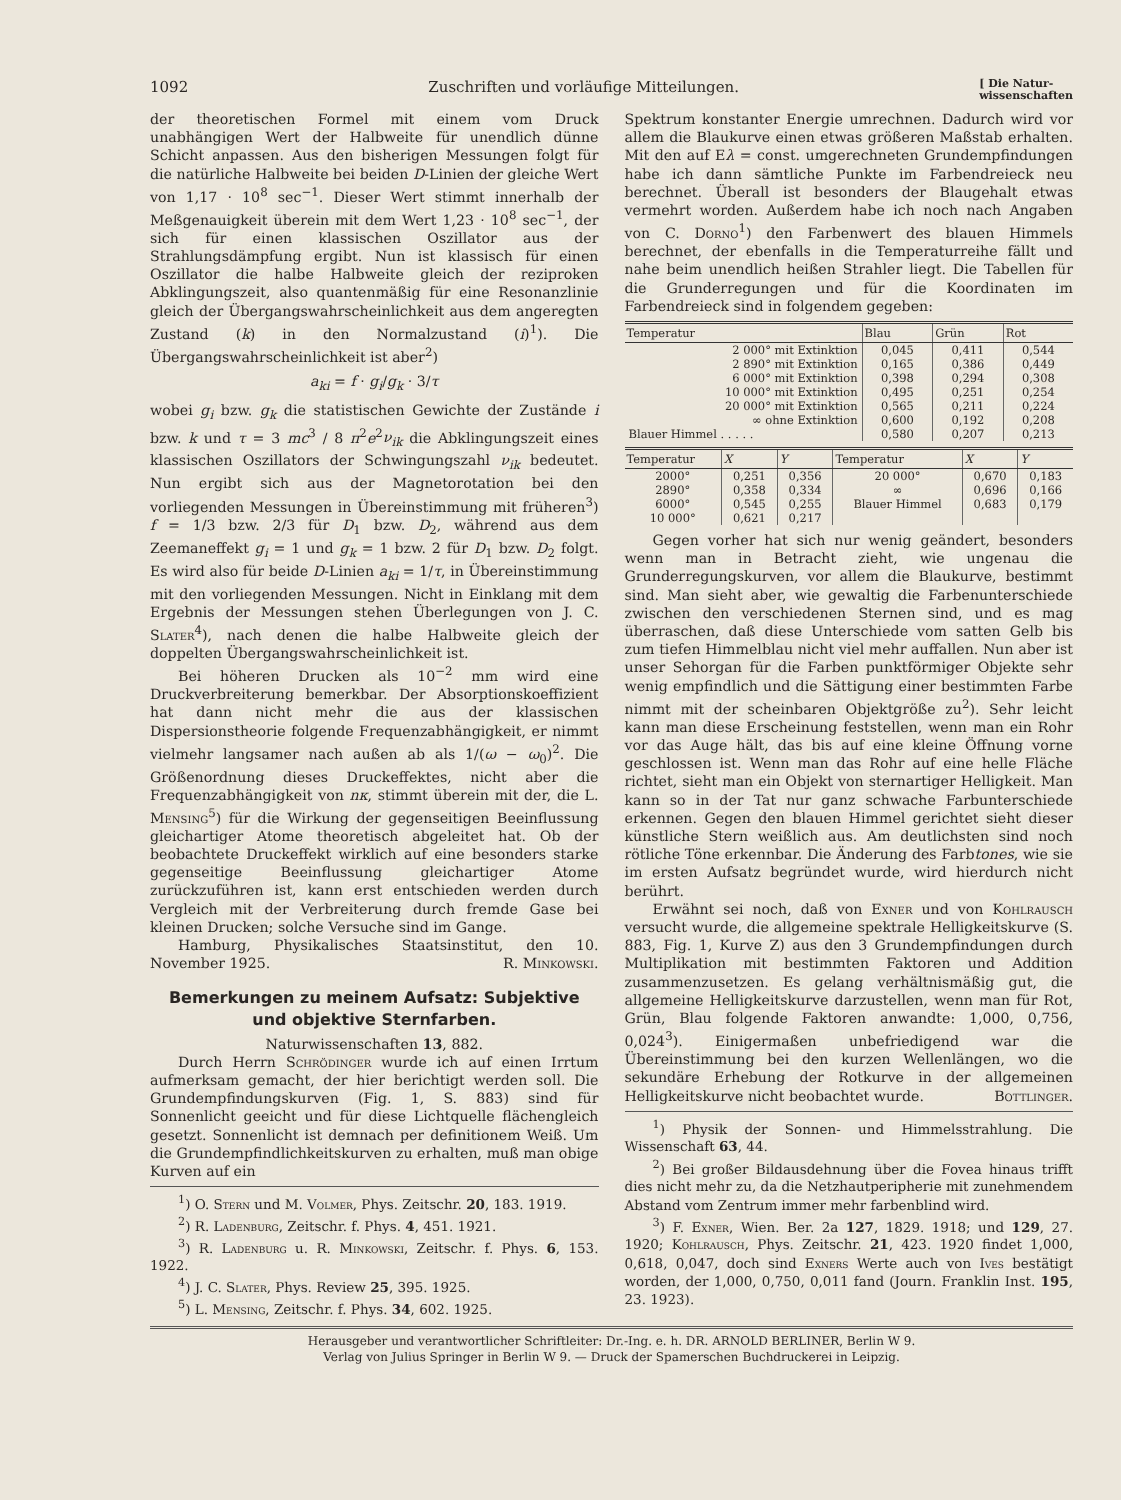1092 Zuschriften und vorläufige Mitteilungen. [ Die Natur-
wissenschaften
der theoretischen Formel mit einem vom Druck unabhängigen Wert der Halbweite für unendlich dünne Schicht anpassen. Aus den bisherigen Messungen folgt für die natürliche Halbweite bei beiden D-Linien der gleiche Wert von 1,17 · 10<sup>8</sup> sec<sup>−1</sup>. Dieser Wert stimmt innerhalb der Meßgenauigkeit überein mit dem Wert 1,23 · 10<sup>8</sup> sec<sup>−1</sup>, der sich für einen klassischen Oszillator aus der Strahlungsdämpfung ergibt. Nun ist klassisch für einen Oszillator die halbe Halbweite gleich der reziproken Abklingungszeit, also quantenmäßig für eine Resonanzlinie gleich der Übergangswahrscheinlichkeit aus dem angeregten Zustand (k) in den Normalzustand (i)<sup>1</sup>). Die Übergangswahrscheinlichkeit ist aber<sup>2</sup>)
a<sub>ki</sub> = f · g<sub>i</sub>/g<sub>k</sub> · 3/τ
wobei g<sub>i</sub> bzw. g<sub>k</sub> die statistischen Gewichte der Zustände i bzw. k und τ = 3 mc<sup>3</sup> / 8 π<sup>2</sup>e<sup>2</sup>ν<sub>ik</sub> die Abklingungszeit eines klassischen Oszillators der Schwingungszahl ν<sub>ik</sub> bedeutet. Nun ergibt sich aus der Magnetorotation bei den vorliegenden Messungen in Übereinstimmung mit früheren<sup>3</sup>) f = 1/3 bzw. 2/3 für D<sub>1</sub> bzw. D<sub>2</sub>, während aus dem Zeemaneffekt g<sub>i</sub> = 1 und g<sub>k</sub> = 1 bzw. 2 für D<sub>1</sub> bzw. D<sub>2</sub> folgt. Es wird also für beide D-Linien a<sub>ki</sub> = 1/τ, in Übereinstimmung mit den vorliegenden Messungen. Nicht in Einklang mit dem Ergebnis der Messungen stehen Überlegungen von J. C. Slater<sup>4</sup>), nach denen die halbe Halbweite gleich der doppelten Übergangswahrscheinlichkeit ist.
Bei höheren Drucken als 10<sup>−2</sup> mm wird eine Druckverbreiterung bemerkbar. Der Absorptionskoeffizient hat dann nicht mehr die aus der klassischen Dispersionstheorie folgende Frequenzabhängigkeit, er nimmt vielmehr langsamer nach außen ab als 1/(ω − ω<sub>0</sub>)<sup>2</sup>. Die Größenordnung dieses Druckeffektes, nicht aber die Frequenzabhängigkeit von nκ, stimmt überein mit der, die L. Mensing<sup>5</sup>) für die Wirkung der gegenseitigen Beeinflussung gleichartiger Atome theoretisch abgeleitet hat. Ob der beobachtete Druckeffekt wirklich auf eine besonders starke gegenseitige Beeinflussung gleichartiger Atome zurückzuführen ist, kann erst entschieden werden durch Vergleich mit der Verbreiterung durch fremde Gase bei kleinen Drucken; solche Versuche sind im Gange.
Hamburg, Physikalisches Staatsinstitut, den 10. November 1925. R. Minkowski.
Bemerkungen zu meinem Aufsatz: Subjektive und objektive Sternfarben.
Naturwissenschaften 13, 882.
Durch Herrn Schrödinger wurde ich auf einen Irrtum aufmerksam gemacht, der hier berichtigt werden soll. Die Grundempfindungskurven (Fig. 1, S. 883) sind für Sonnenlicht geeicht und für diese Lichtquelle flächengleich gesetzt. Sonnenlicht ist demnach per definitionem Weiß. Um die Grundempfindlichkeitskurven zu erhalten, muß man obige Kurven auf ein
<sup>1</sup>) O. Stern und M. Volmer, Phys. Zeitschr. 20, 183. 1919.
<sup>2</sup>) R. Ladenburg, Zeitschr. f. Phys. 4, 451. 1921.
<sup>3</sup>) R. Ladenburg u. R. Minkowski, Zeitschr. f. Phys. 6, 153. 1922.
<sup>4</sup>) J. C. Slater, Phys. Review 25, 395. 1925.
<sup>5</sup>) L. Mensing, Zeitschr. f. Phys. 34, 602. 1925.
Spektrum konstanter Energie umrechnen. Dadurch wird vor allem die Blaukurve einen etwas größeren Maßstab erhalten. Mit den auf Eλ = const. umgerechneten Grundempfindungen habe ich dann sämtliche Punkte im Farbendreieck neu berechnet. Überall ist besonders der Blaugehalt etwas vermehrt worden. Außerdem habe ich noch nach Angaben von C. Dorno<sup>1</sup>) den Farbenwert des blauen Himmels berechnet, der ebenfalls in die Temperaturreihe fällt und nahe beim unendlich heißen Strahler liegt. Die Tabellen für die Grunderregungen und für die Koordinaten im Farbendreieck sind in folgendem gegeben:
| Temperatur | Blau | Grün | Rot |
| --- | --- | --- | --- |
| 2 000° mit Extinktion | 0,045 | 0,411 | 0,544 |
| 2 890° mit Extinktion | 0,165 | 0,386 | 0,449 |
| 6 000° mit Extinktion | 0,398 | 0,294 | 0,308 |
| 10 000° mit Extinktion | 0,495 | 0,251 | 0,254 |
| 20 000° mit Extinktion | 0,565 | 0,211 | 0,224 |
| ∞ ohne Extinktion | 0,600 | 0,192 | 0,208 |
| Blauer Himmel . . . . . | 0,580 | 0,207 | 0,213 |
| Temperatur | X | Y | Temperatur | X | Y |
| --- | --- | --- | --- | --- | --- |
| 2000° | 0,251 | 0,356 | 20 000° | 0,670 | 0,183 |
| 2890° | 0,358 | 0,334 | ∞ | 0,696 | 0,166 |
| 6000° | 0,545 | 0,255 | Blauer Himmel | 0,683 | 0,179 |
| 10 000° | 0,621 | 0,217 | | | |
Gegen vorher hat sich nur wenig geändert, besonders wenn man in Betracht zieht, wie ungenau die Grunderregungskurven, vor allem die Blaukurve, bestimmt sind. Man sieht aber, wie gewaltig die Farbenunterschiede zwischen den verschiedenen Sternen sind, und es mag überraschen, daß diese Unterschiede vom satten Gelb bis zum tiefen Himmelblau nicht viel mehr auffallen. Nun aber ist unser Sehorgan für die Farben punktförmiger Objekte sehr wenig empfindlich und die Sättigung einer bestimmten Farbe nimmt mit der scheinbaren Objektgröße zu<sup>2</sup>). Sehr leicht kann man diese Erscheinung feststellen, wenn man ein Rohr vor das Auge hält, das bis auf eine kleine Öffnung vorne geschlossen ist. Wenn man das Rohr auf eine helle Fläche richtet, sieht man ein Objekt von sternartiger Helligkeit. Man kann so in der Tat nur ganz schwache Farbunterschiede erkennen. Gegen den blauen Himmel gerichtet sieht dieser künstliche Stern weißlich aus. Am deutlichsten sind noch rötliche Töne erkennbar. Die Änderung des Farbtones, wie sie im ersten Aufsatz begründet wurde, wird hierdurch nicht berührt.
Erwähnt sei noch, daß von Exner und von Kohlrausch versucht wurde, die allgemeine spektrale Helligkeitskurve (S. 883, Fig. 1, Kurve Z) aus den 3 Grundempfindungen durch Multiplikation mit bestimmten Faktoren und Addition zusammenzusetzen. Es gelang verhältnismäßig gut, die allgemeine Helligkeitskurve darzustellen, wenn man für Rot, Grün, Blau folgende Faktoren anwandte: 1,000, 0,756, 0,024<sup>3</sup>). Einigermaßen unbefriedigend war die Übereinstimmung bei den kurzen Wellenlängen, wo die sekundäre Erhebung der Rotkurve in der allgemeinen Helligkeitskurve nicht beobachtet wurde. Bottlinger.
<sup>1</sup>) Physik der Sonnen- und Himmelsstrahlung. Die Wissenschaft 63, 44.
<sup>2</sup>) Bei großer Bildausdehnung über die Fovea hinaus trifft dies nicht mehr zu, da die Netzhautperipherie mit zunehmendem Abstand vom Zentrum immer mehr farbenblind wird.
<sup>3</sup>) F. Exner, Wien. Ber. 2a 127, 1829. 1918; und 129, 27. 1920; Kohlrausch, Phys. Zeitschr. 21, 423. 1920 findet 1,000, 0,618, 0,047, doch sind Exners Werte auch von Ives bestätigt worden, der 1,000, 0,750, 0,011 fand (Journ. Franklin Inst. 195, 23. 1923).
Herausgeber und verantwortlicher Schriftleiter: Dr.-Ing. e. h. DR. ARNOLD BERLINER, Berlin W 9.
Verlag von Julius Springer in Berlin W 9. — Druck der Spamerschen Buchdruckerei in Leipzig.